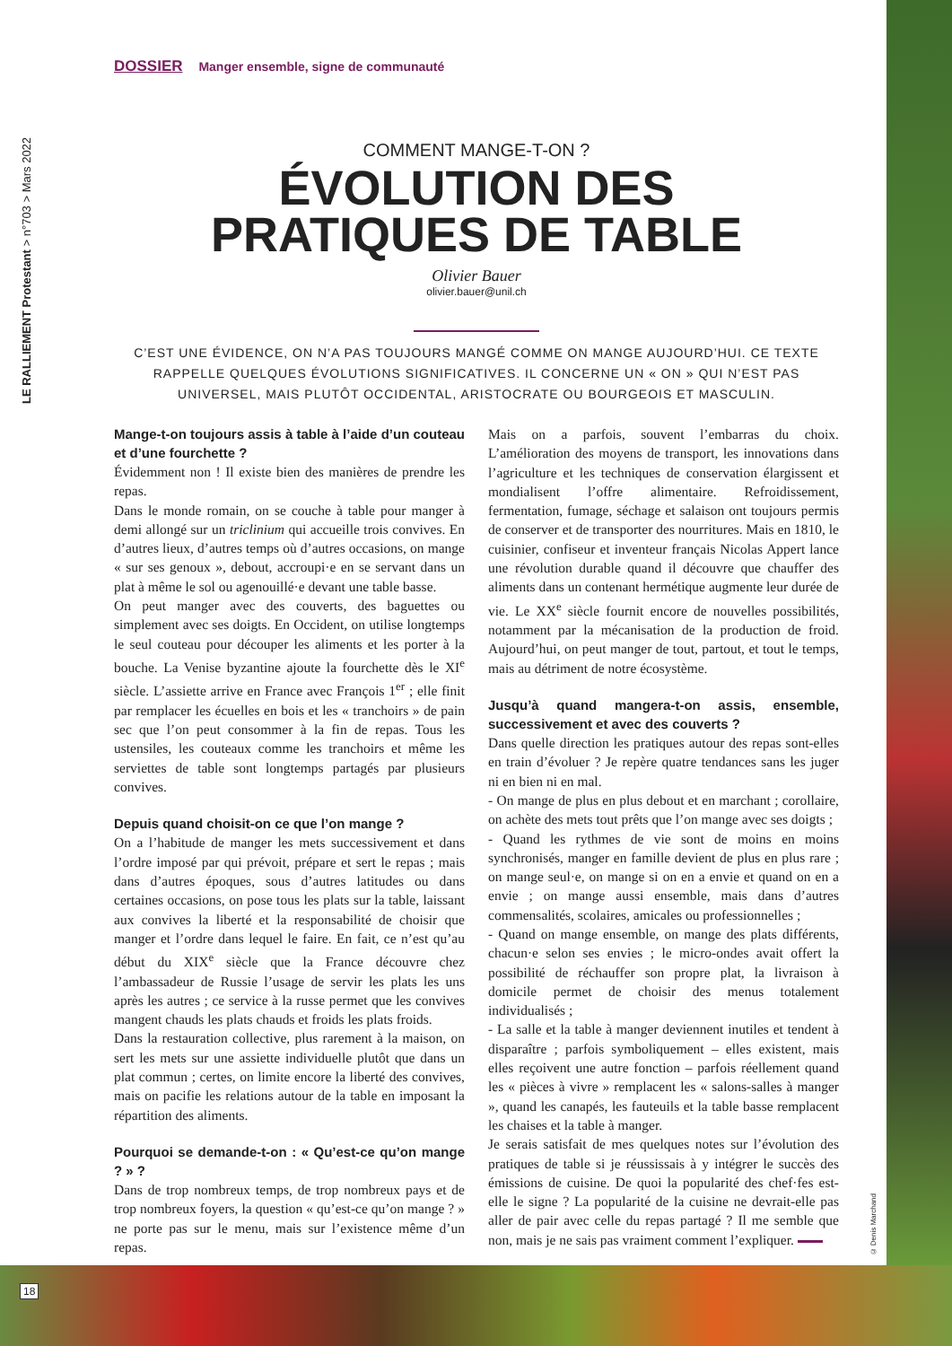LE RALLIEMENT Protestant > n°703 > Mars 2022
DOSSIER Manger ensemble, signe de communauté
COMMENT MANGE-T-ON ?
ÉVOLUTION DES
PRATIQUES DE TABLE
Olivier Bauer
olivier.bauer@unil.ch
C’EST UNE ÉVIDENCE, ON N’A PAS TOUJOURS MANGÉ COMME ON MANGE AUJOURD’HUI. CE TEXTE RAPPELLE QUELQUES ÉVOLUTIONS SIGNIFICATIVES. IL CONCERNE UN « ON » QUI N’EST PAS UNIVERSEL, MAIS PLUTÔT OCCIDENTAL, ARISTOCRATE OU BOURGEOIS ET MASCULIN.
Mange-t-on toujours assis à table à l’aide d’un couteau et d’une fourchette ?
Évidemment non ! Il existe bien des manières de prendre les repas.
Dans le monde romain, on se couche à table pour manger à demi allongé sur un triclinium qui accueille trois convives. En d’autres lieux, d’autres temps où d’autres occasions, on mange « sur ses genoux », debout, accroupi·e en se servant dans un plat à même le sol ou agenouillé·e devant une table basse.
On peut manger avec des couverts, des baguettes ou simplement avec ses doigts. En Occident, on utilise longtemps le seul couteau pour découper les aliments et les porter à la bouche. La Venise byzantine ajoute la fourchette dès le XI<sup>e</sup> siècle. L’assiette arrive en France avec François 1<sup>er</sup> ; elle finit par remplacer les écuelles en bois et les « tranchoirs » de pain sec que l’on peut consommer à la fin de repas. Tous les ustensiles, les couteaux comme les tranchoirs et même les serviettes de table sont longtemps partagés par plusieurs convives.
Depuis quand choisit-on ce que l’on mange ?
On a l’habitude de manger les mets successivement et dans l’ordre imposé par qui prévoit, prépare et sert le repas ; mais dans d’autres époques, sous d’autres latitudes ou dans certaines occasions, on pose tous les plats sur la table, laissant aux convives la liberté et la responsabilité de choisir que manger et l’ordre dans lequel le faire. En fait, ce n’est qu’au début du XIX<sup>e</sup> siècle que la France découvre chez l’ambassadeur de Russie l’usage de servir les plats les uns après les autres ; ce service à la russe permet que les convives mangent chauds les plats chauds et froids les plats froids.
Dans la restauration collective, plus rarement à la maison, on sert les mets sur une assiette individuelle plutôt que dans un plat commun ; certes, on limite encore la liberté des convives, mais on pacifie les relations autour de la table en imposant la répartition des aliments.
Pourquoi se demande-t-on : « Qu’est-ce qu’on mange ? » ?
Dans de trop nombreux temps, de trop nombreux pays et de trop nombreux foyers, la question « qu’est-ce qu’on mange ? » ne porte pas sur le menu, mais sur l’existence même d’un repas.
Mais on a parfois, souvent l’embarras du choix. L’amélioration des moyens de transport, les innovations dans l’agriculture et les techniques de conservation élargissent et mondialisent l’offre alimentaire. Refroidissement, fermentation, fumage, séchage et salaison ont toujours permis de conserver et de transporter des nourritures. Mais en 1810, le cuisinier, confiseur et inventeur français Nicolas Appert lance une révolution durable quand il découvre que chauffer des aliments dans un contenant hermétique augmente leur durée de vie. Le XX<sup>e</sup> siècle fournit encore de nouvelles possibilités, notamment par la mécanisation de la production de froid. Aujourd’hui, on peut manger de tout, partout, et tout le temps, mais au détriment de notre écosystème.
Jusqu’à quand mangera-t-on assis, ensemble, successivement et avec des couverts ?
Dans quelle direction les pratiques autour des repas sont-elles en train d’évoluer ? Je repère quatre tendances sans les juger ni en bien ni en mal.
- On mange de plus en plus debout et en marchant ; corollaire, on achète des mets tout prêts que l’on mange avec ses doigts ;
- Quand les rythmes de vie sont de moins en moins synchronisés, manger en famille devient de plus en plus rare ; on mange seul·e, on mange si on en a envie et quand on en a envie ; on mange aussi ensemble, mais dans d’autres commensalités, scolaires, amicales ou professionnelles ;
- Quand on mange ensemble, on mange des plats différents, chacun·e selon ses envies ; le micro-ondes avait offert la possibilité de réchauffer son propre plat, la livraison à domicile permet de choisir des menus totalement individualisés ;
- La salle et la table à manger deviennent inutiles et tendent à disparaître ; parfois symboliquement – elles existent, mais elles reçoivent une autre fonction – parfois réellement quand les « pièces à vivre » remplacent les « salons-salles à manger », quand les canapés, les fauteuils et la table basse remplacent les chaises et la table à manger.
Je serais satisfait de mes quelques notes sur l’évolution des pratiques de table si je réussissais à y intégrer le succès des émissions de cuisine. De quoi la popularité des chef·fes est-elle le signe ? La popularité de la cuisine ne devrait-elle pas aller de pair avec celle du repas partagé ? Il me semble que non, mais je ne sais pas vraiment comment l’expliquer.
© Denis Marchand
18